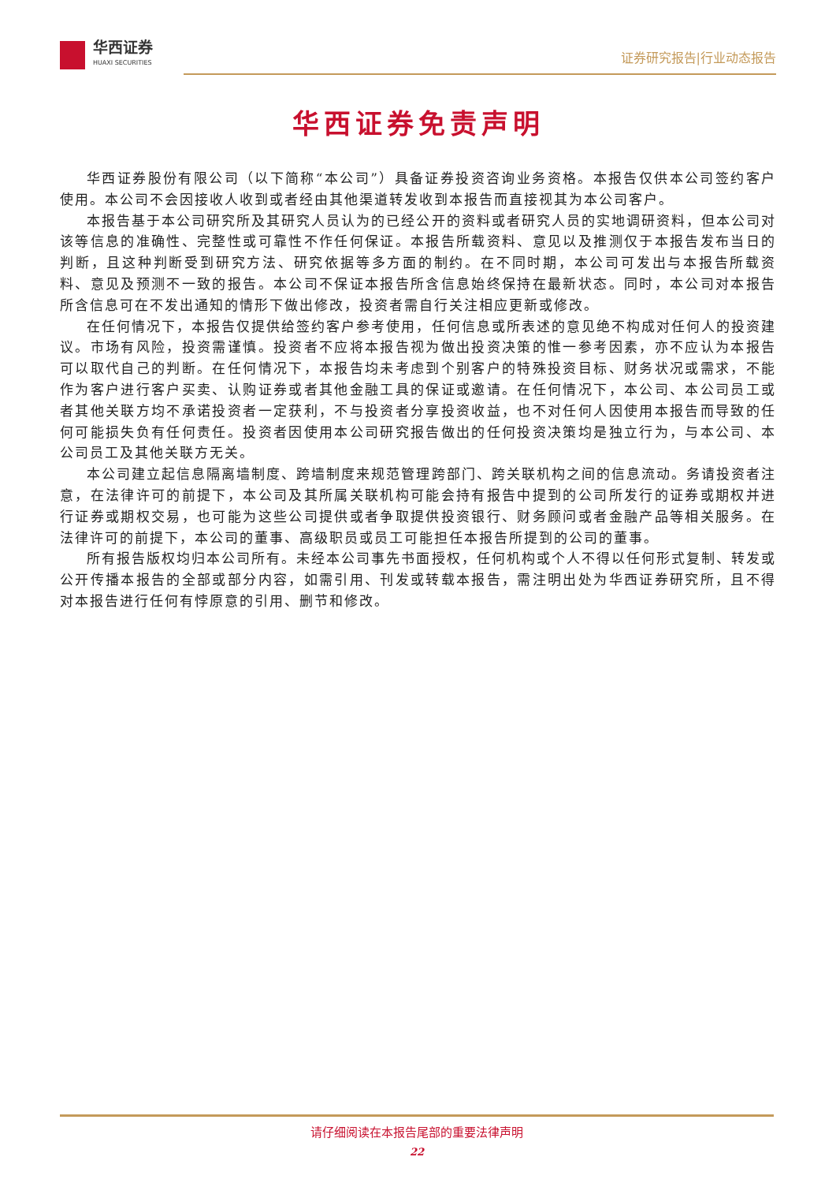华西证券
HUAXI SECURITIES
证券研究报告|行业动态报告
华西证券免责声明
华西证券股份有限公司（以下简称“本公司”）具备证券投资咨询业务资格。本报告仅供本公司签约客户使用。本公司不会因接收人收到或者经由其他渠道转发收到本报告而直接视其为本公司客户。
本报告基于本公司研究所及其研究人员认为的已经公开的资料或者研究人员的实地调研资料，但本公司对该等信息的准确性、完整性或可靠性不作任何保证。本报告所载资料、意见以及推测仅于本报告发布当日的判断，且这种判断受到研究方法、研究依据等多方面的制约。在不同时期，本公司可发出与本报告所载资料、意见及预测不一致的报告。本公司不保证本报告所含信息始终保持在最新状态。同时，本公司对本报告所含信息可在不发出通知的情形下做出修改，投资者需自行关注相应更新或修改。
在任何情况下，本报告仅提供给签约客户参考使用，任何信息或所表述的意见绝不构成对任何人的投资建议。市场有风险，投资需谨慎。投资者不应将本报告视为做出投资决策的惟一参考因素，亦不应认为本报告可以取代自己的判断。在任何情况下，本报告均未考虑到个别客户的特殊投资目标、财务状况或需求，不能作为客户进行客户买卖、认购证券或者其他金融工具的保证或邀请。在任何情况下，本公司、本公司员工或者其他关联方均不承诺投资者一定获利，不与投资者分享投资收益，也不对任何人因使用本报告而导致的任何可能损失负有任何责任。投资者因使用本公司研究报告做出的任何投资决策均是独立行为，与本公司、本公司员工及其他关联方无关。
本公司建立起信息隔离墙制度、跨墙制度来规范管理跨部门、跨关联机构之间的信息流动。务请投资者注意，在法律许可的前提下，本公司及其所属关联机构可能会持有报告中提到的公司所发行的证券或期权并进行证券或期权交易，也可能为这些公司提供或者争取提供投资银行、财务顾问或者金融产品等相关服务。在法律许可的前提下，本公司的董事、高级职员或员工可能担任本报告所提到的公司的董事。
所有报告版权均归本公司所有。未经本公司事先书面授权，任何机构或个人不得以任何形式复制、转发或公开传播本报告的全部或部分内容，如需引用、刊发或转载本报告，需注明出处为华西证券研究所，且不得对本报告进行任何有悖原意的引用、删节和修改。
请仔细阅读在本报告尾部的重要法律声明
22